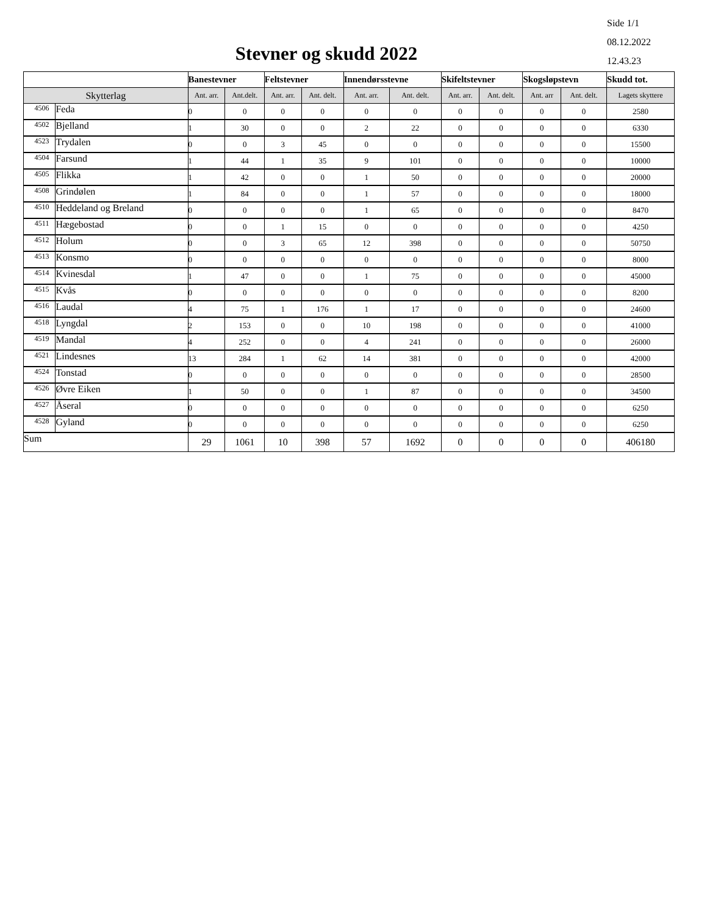Side 1/1
08.12.2022
12.43.23
Stevner og skudd 2022
| | | Banestevner | | Feltstevner | | Innendørsstevne | | Skifeltstevner | | Skogsløpstevn | | Skudd tot. |
| --- | --- | --- | --- | --- | --- | --- | --- | --- | --- | --- | --- | --- |
| Skytterlag | | Ant. arr. | Ant.delt. | Ant. arr. | Ant. delt. | Ant. arr. | Ant. delt. | Ant. arr. | Ant. delt. | Ant. arr | Ant. delt. | Lagets skyttere |
| 4506 | Feda | 0 | 0 | 0 | 0 | 0 | 0 | 0 | 0 | 0 | 0 | 2580 |
| 4502 | Bjelland | 1 | 30 | 0 | 0 | 2 | 22 | 0 | 0 | 0 | 0 | 6330 |
| 4523 | Trydalen | 0 | 0 | 3 | 45 | 0 | 0 | 0 | 0 | 0 | 0 | 15500 |
| 4504 | Farsund | 1 | 44 | 1 | 35 | 9 | 101 | 0 | 0 | 0 | 0 | 10000 |
| 4505 | Flikka | 1 | 42 | 0 | 0 | 1 | 50 | 0 | 0 | 0 | 0 | 20000 |
| 4508 | Grindølen | 1 | 84 | 0 | 0 | 1 | 57 | 0 | 0 | 0 | 0 | 18000 |
| 4510 | Heddeland og Breland | 0 | 0 | 0 | 0 | 1 | 65 | 0 | 0 | 0 | 0 | 8470 |
| 4511 | Hægebostad | 0 | 0 | 1 | 15 | 0 | 0 | 0 | 0 | 0 | 0 | 4250 |
| 4512 | Holum | 0 | 0 | 3 | 65 | 12 | 398 | 0 | 0 | 0 | 0 | 50750 |
| 4513 | Konsmo | 0 | 0 | 0 | 0 | 0 | 0 | 0 | 0 | 0 | 0 | 8000 |
| 4514 | Kvinesdal | 1 | 47 | 0 | 0 | 1 | 75 | 0 | 0 | 0 | 0 | 45000 |
| 4515 | Kvås | 0 | 0 | 0 | 0 | 0 | 0 | 0 | 0 | 0 | 0 | 8200 |
| 4516 | Laudal | 4 | 75 | 1 | 176 | 1 | 17 | 0 | 0 | 0 | 0 | 24600 |
| 4518 | Lyngdal | 2 | 153 | 0 | 0 | 10 | 198 | 0 | 0 | 0 | 0 | 41000 |
| 4519 | Mandal | 4 | 252 | 0 | 0 | 4 | 241 | 0 | 0 | 0 | 0 | 26000 |
| 4521 | Lindesnes | 13 | 284 | 1 | 62 | 14 | 381 | 0 | 0 | 0 | 0 | 42000 |
| 4524 | Tonstad | 0 | 0 | 0 | 0 | 0 | 0 | 0 | 0 | 0 | 0 | 28500 |
| 4526 | Øvre Eiken | 1 | 50 | 0 | 0 | 1 | 87 | 0 | 0 | 0 | 0 | 34500 |
| 4527 | Åseral | 0 | 0 | 0 | 0 | 0 | 0 | 0 | 0 | 0 | 0 | 6250 |
| 4528 | Gyland | 0 | 0 | 0 | 0 | 0 | 0 | 0 | 0 | 0 | 0 | 6250 |
| Sum | | 29 | 1061 | 10 | 398 | 57 | 1692 | 0 | 0 | 0 | 0 | 406180 |